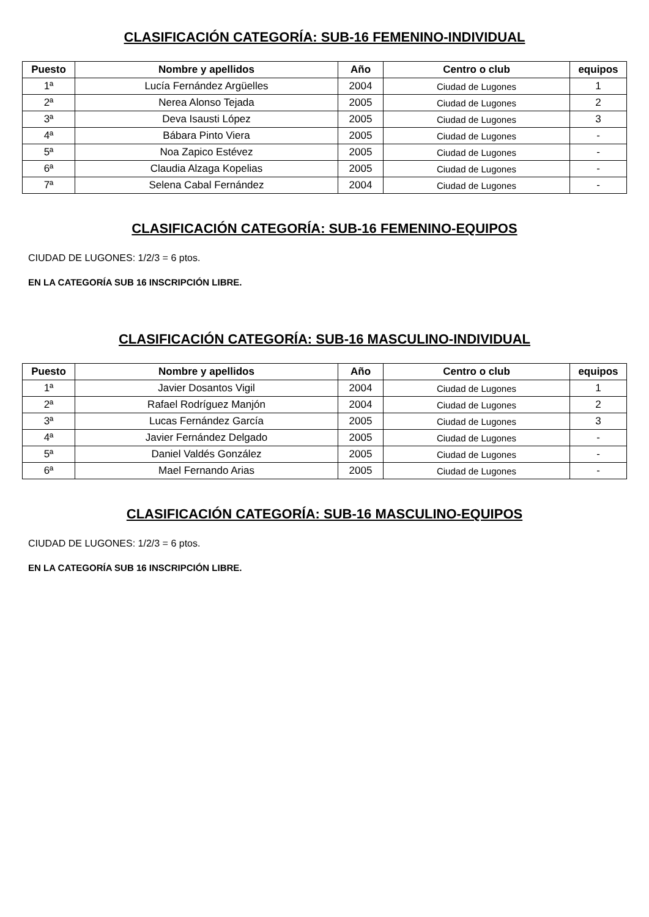CLASIFICACIÓN CATEGORÍA: SUB-16 FEMENINO-INDIVIDUAL
| Puesto | Nombre y apellidos | Año | Centro o club | equipos |
| --- | --- | --- | --- | --- |
| 1ª | Lucía Fernández Argüelles | 2004 | Ciudad de Lugones | 1 |
| 2ª | Nerea Alonso Tejada | 2005 | Ciudad de Lugones | 2 |
| 3ª | Deva Isausti López | 2005 | Ciudad de Lugones | 3 |
| 4ª | Bábara Pinto Viera | 2005 | Ciudad de Lugones | - |
| 5ª | Noa Zapico Estévez | 2005 | Ciudad de Lugones | - |
| 6ª | Claudia Alzaga Kopelias | 2005 | Ciudad de Lugones | - |
| 7ª | Selena Cabal Fernández | 2004 | Ciudad de Lugones | - |
CLASIFICACIÓN CATEGORÍA: SUB-16 FEMENINO-EQUIPOS
CIUDAD DE LUGONES: 1/2/3 = 6 ptos.
EN LA CATEGORÍA SUB 16 INSCRIPCIÓN LIBRE.
CLASIFICACIÓN CATEGORÍA: SUB-16 MASCULINO-INDIVIDUAL
| Puesto | Nombre y apellidos | Año | Centro o club | equipos |
| --- | --- | --- | --- | --- |
| 1ª | Javier Dosantos Vigil | 2004 | Ciudad de Lugones | 1 |
| 2ª | Rafael Rodríguez Manjón | 2004 | Ciudad de Lugones | 2 |
| 3ª | Lucas Fernández García | 2005 | Ciudad de Lugones | 3 |
| 4ª | Javier Fernández Delgado | 2005 | Ciudad de Lugones | - |
| 5ª | Daniel Valdés González | 2005 | Ciudad de Lugones | - |
| 6ª | Mael Fernando Arias | 2005 | Ciudad de Lugones | - |
CLASIFICACIÓN CATEGORÍA: SUB-16 MASCULINO-EQUIPOS
CIUDAD DE LUGONES: 1/2/3 = 6 ptos.
EN LA CATEGORÍA SUB 16 INSCRIPCIÓN LIBRE.